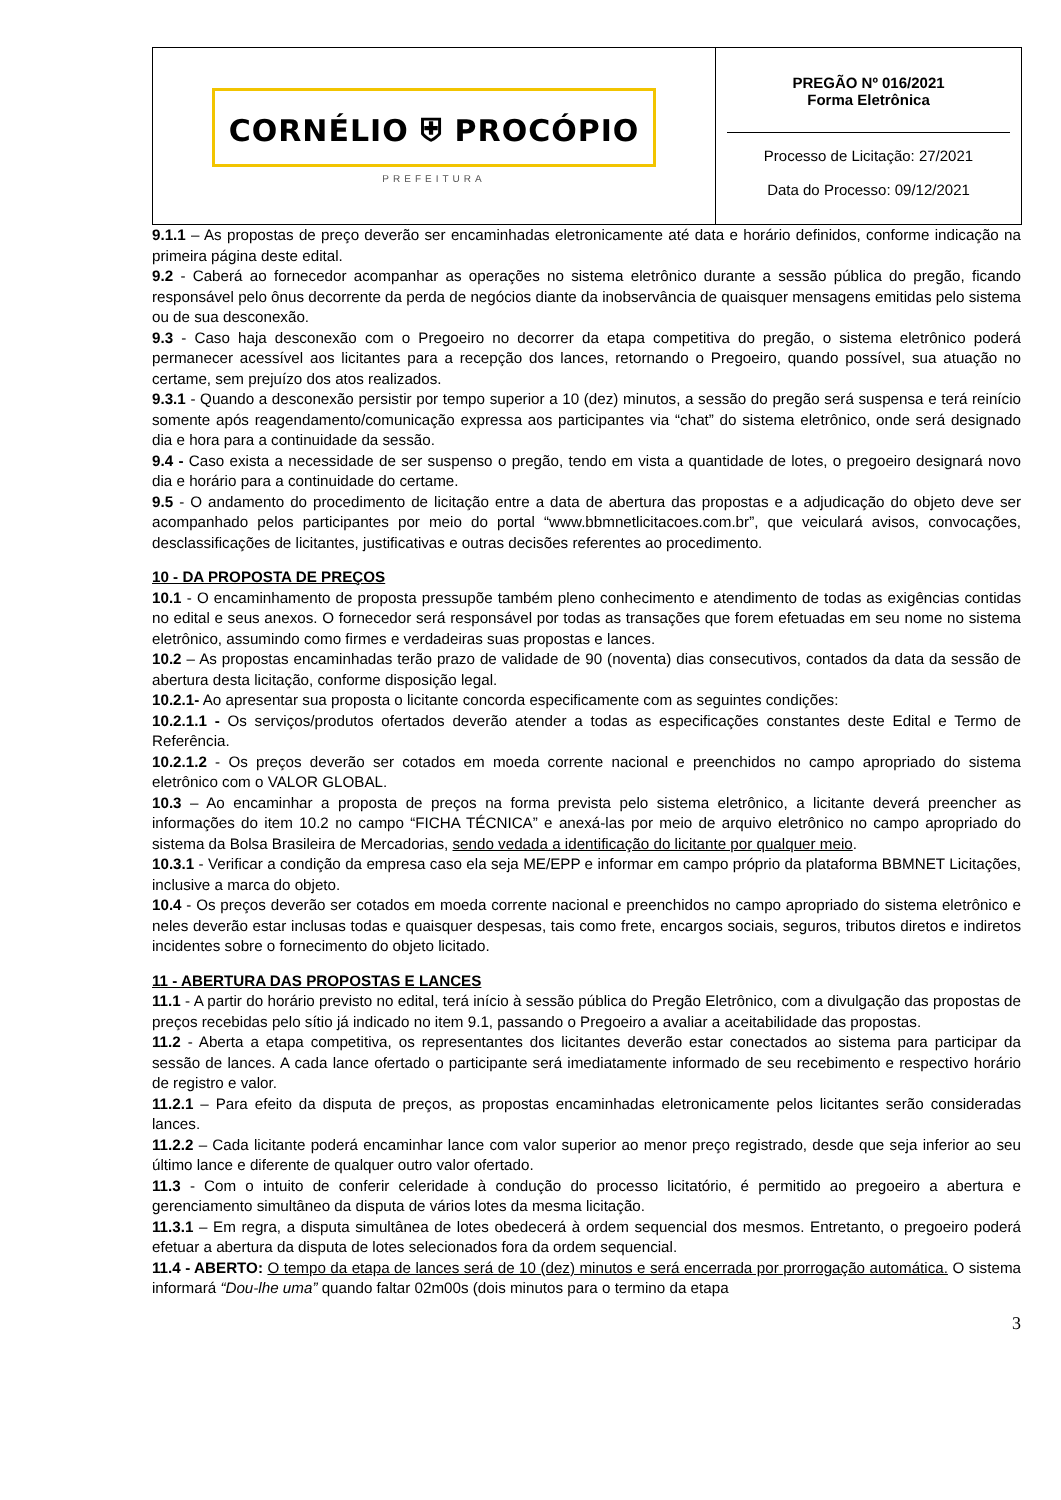| CORNÉLIO ⛨ PROCÓPIO PREFEITURA | PREGÃO Nº 016/2021 Forma Eletrônica Processo de Licitação: 27/2021 Data do Processo: 09/12/2021 |
9.1.1 – As propostas de preço deverão ser encaminhadas eletronicamente até data e horário definidos, conforme indicação na primeira página deste edital.
9.2 - Caberá ao fornecedor acompanhar as operações no sistema eletrônico durante a sessão pública do pregão, ficando responsável pelo ônus decorrente da perda de negócios diante da inobservância de quaisquer mensagens emitidas pelo sistema ou de sua desconexão.
9.3 - Caso haja desconexão com o Pregoeiro no decorrer da etapa competitiva do pregão, o sistema eletrônico poderá permanecer acessível aos licitantes para a recepção dos lances, retornando o Pregoeiro, quando possível, sua atuação no certame, sem prejuízo dos atos realizados.
9.3.1 - Quando a desconexão persistir por tempo superior a 10 (dez) minutos, a sessão do pregão será suspensa e terá reinício somente após reagendamento/comunicação expressa aos participantes via “chat” do sistema eletrônico, onde será designado dia e hora para a continuidade da sessão.
9.4 - Caso exista a necessidade de ser suspenso o pregão, tendo em vista a quantidade de lotes, o pregoeiro designará novo dia e horário para a continuidade do certame.
9.5 - O andamento do procedimento de licitação entre a data de abertura das propostas e a adjudicação do objeto deve ser acompanhado pelos participantes por meio do portal “www.bbmnetlicitacoes.com.br”, que veiculará avisos, convocações, desclassificações de licitantes, justificativas e outras decisões referentes ao procedimento.
10 - DA PROPOSTA DE PREÇOS
10.1 - O encaminhamento de proposta pressupõe também pleno conhecimento e atendimento de todas as exigências contidas no edital e seus anexos. O fornecedor será responsável por todas as transações que forem efetuadas em seu nome no sistema eletrônico, assumindo como firmes e verdadeiras suas propostas e lances.
10.2 – As propostas encaminhadas terão prazo de validade de 90 (noventa) dias consecutivos, contados da data da sessão de abertura desta licitação, conforme disposição legal.
10.2.1- Ao apresentar sua proposta o licitante concorda especificamente com as seguintes condições:
10.2.1.1 - Os serviços/produtos ofertados deverão atender a todas as especificações constantes deste Edital e Termo de Referência.
10.2.1.2 - Os preços deverão ser cotados em moeda corrente nacional e preenchidos no campo apropriado do sistema eletrônico com o VALOR GLOBAL.
10.3 – Ao encaminhar a proposta de preços na forma prevista pelo sistema eletrônico, a licitante deverá preencher as informações do item 10.2 no campo “FICHA TÉCNICA” e anexá-las por meio de arquivo eletrônico no campo apropriado do sistema da Bolsa Brasileira de Mercadorias, sendo vedada a identificação do licitante por qualquer meio.
10.3.1 - Verificar a condição da empresa caso ela seja ME/EPP e informar em campo próprio da plataforma BBMNET Licitações, inclusive a marca do objeto.
10.4 - Os preços deverão ser cotados em moeda corrente nacional e preenchidos no campo apropriado do sistema eletrônico e neles deverão estar inclusas todas e quaisquer despesas, tais como frete, encargos sociais, seguros, tributos diretos e indiretos incidentes sobre o fornecimento do objeto licitado.
11 - ABERTURA DAS PROPOSTAS E LANCES
11.1 - A partir do horário previsto no edital, terá início à sessão pública do Pregão Eletrônico, com a divulgação das propostas de preços recebidas pelo sítio já indicado no item 9.1, passando o Pregoeiro a avaliar a aceitabilidade das propostas.
11.2 - Aberta a etapa competitiva, os representantes dos licitantes deverão estar conectados ao sistema para participar da sessão de lances. A cada lance ofertado o participante será imediatamente informado de seu recebimento e respectivo horário de registro e valor.
11.2.1 – Para efeito da disputa de preços, as propostas encaminhadas eletronicamente pelos licitantes serão consideradas lances.
11.2.2 – Cada licitante poderá encaminhar lance com valor superior ao menor preço registrado, desde que seja inferior ao seu último lance e diferente de qualquer outro valor ofertado.
11.3 - Com o intuito de conferir celeridade à condução do processo licitatório, é permitido ao pregoeiro a abertura e gerenciamento simultâneo da disputa de vários lotes da mesma licitação.
11.3.1 – Em regra, a disputa simultânea de lotes obedecerá à ordem sequencial dos mesmos. Entretanto, o pregoeiro poderá efetuar a abertura da disputa de lotes selecionados fora da ordem sequencial.
11.4 - ABERTO: O tempo da etapa de lances será de 10 (dez) minutos e será encerrada por prorrogação automática. O sistema informará “Dou-lhe uma” quando faltar 02m00s (dois minutos para o termino da etapa
3